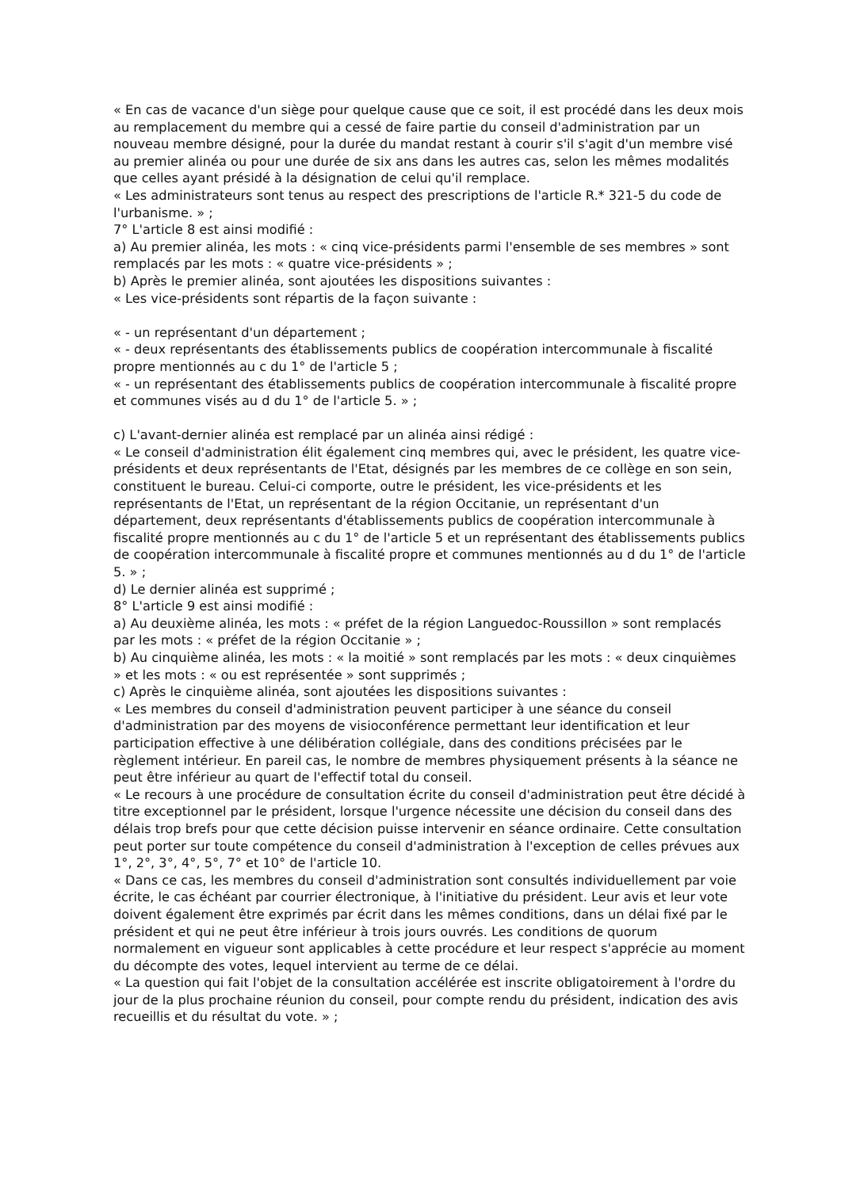« En cas de vacance d'un siège pour quelque cause que ce soit, il est procédé dans les deux mois au remplacement du membre qui a cessé de faire partie du conseil d'administration par un nouveau membre désigné, pour la durée du mandat restant à courir s'il s'agit d'un membre visé au premier alinéa ou pour une durée de six ans dans les autres cas, selon les mêmes modalités que celles ayant présidé à la désignation de celui qu'il remplace.
« Les administrateurs sont tenus au respect des prescriptions de l'article R.* 321-5 du code de l'urbanisme. » ;
7° L'article 8 est ainsi modifié :
a) Au premier alinéa, les mots : « cinq vice-présidents parmi l'ensemble de ses membres » sont remplacés par les mots : « quatre vice-présidents » ;
b) Après le premier alinéa, sont ajoutées les dispositions suivantes :
« Les vice-présidents sont répartis de la façon suivante :
« - un représentant d'un département ;
« - deux représentants des établissements publics de coopération intercommunale à fiscalité propre mentionnés au c du 1° de l'article 5 ;
« - un représentant des établissements publics de coopération intercommunale à fiscalité propre et communes visés au d du 1° de l'article 5. » ;
c) L'avant-dernier alinéa est remplacé par un alinéa ainsi rédigé :
« Le conseil d'administration élit également cinq membres qui, avec le président, les quatre vice-présidents et deux représentants de l'Etat, désignés par les membres de ce collège en son sein, constituent le bureau. Celui-ci comporte, outre le président, les vice-présidents et les représentants de l'Etat, un représentant de la région Occitanie, un représentant d'un département, deux représentants d'établissements publics de coopération intercommunale à fiscalité propre mentionnés au c du 1° de l'article 5 et un représentant des établissements publics de coopération intercommunale à fiscalité propre et communes mentionnés au d du 1° de l'article 5. » ;
d) Le dernier alinéa est supprimé ;
8° L'article 9 est ainsi modifié :
a) Au deuxième alinéa, les mots : « préfet de la région Languedoc-Roussillon » sont remplacés par les mots : « préfet de la région Occitanie » ;
b) Au cinquième alinéa, les mots : « la moitié » sont remplacés par les mots : « deux cinquièmes » et les mots : « ou est représentée » sont supprimés ;
c) Après le cinquième alinéa, sont ajoutées les dispositions suivantes :
« Les membres du conseil d'administration peuvent participer à une séance du conseil d'administration par des moyens de visioconférence permettant leur identification et leur participation effective à une délibération collégiale, dans des conditions précisées par le règlement intérieur. En pareil cas, le nombre de membres physiquement présents à la séance ne peut être inférieur au quart de l'effectif total du conseil.
« Le recours à une procédure de consultation écrite du conseil d'administration peut être décidé à titre exceptionnel par le président, lorsque l'urgence nécessite une décision du conseil dans des délais trop brefs pour que cette décision puisse intervenir en séance ordinaire. Cette consultation peut porter sur toute compétence du conseil d'administration à l'exception de celles prévues aux 1°, 2°, 3°, 4°, 5°, 7° et 10° de l'article 10.
« Dans ce cas, les membres du conseil d'administration sont consultés individuellement par voie écrite, le cas échéant par courrier électronique, à l'initiative du président. Leur avis et leur vote doivent également être exprimés par écrit dans les mêmes conditions, dans un délai fixé par le président et qui ne peut être inférieur à trois jours ouvrés. Les conditions de quorum normalement en vigueur sont applicables à cette procédure et leur respect s'apprécie au moment du décompte des votes, lequel intervient au terme de ce délai.
« La question qui fait l'objet de la consultation accélérée est inscrite obligatoirement à l'ordre du jour de la plus prochaine réunion du conseil, pour compte rendu du président, indication des avis recueillis et du résultat du vote. » ;